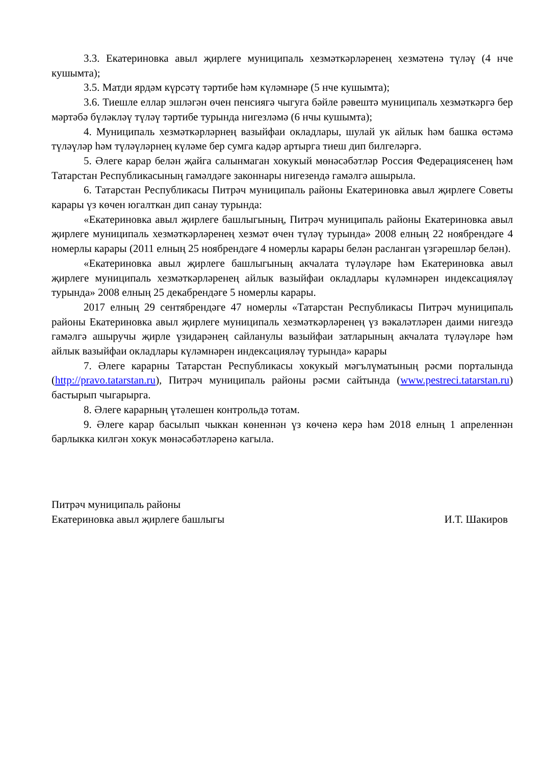3.3. Екатериновка авыл җирлеге муниципаль хезмәткәрләренең хезмәтенә түләү (4 нче кушымта);
3.5. Матди ярдәм күрсәтү тәртибе һәм күләмнәре (5 нче кушымта);
3.6. Тиешле еллар эшләгән өчен пенсиягә чыгуга бәйле рәвештә муниципаль хезмәткәргә бер мәртәбә бүләкләү түләү тәртибе турында нигезләмә (6 нчы кушымта);
4. Муниципаль хезмәткәрләрнең вазыйфаи окладлары, шулай ук айлык һәм башка өстәмә түләүләр һәм түләүләрнең күләме бер сумга кадәр артырга тиеш дип билгеләргә.
5. Әлеге карар белән җайга салынмаган хокукый мөнәсәбәтләр Россия Федерациясенең һәм Татарстан Республикасының гамәлдәге законнары нигезендә гамәлгә ашырыла.
6. Татарстан Республикасы Питрәч муниципаль районы Екатериновка авыл җирлеге Советы карары үз көчен югалткан дип санау турында:
«Екатериновка авыл җирлеге башлыгының, Питрәч муниципаль районы Екатериновка авыл җирлеге муниципаль хезмәткәрләренең хезмәт өчен түләү турында» 2008 елның 22 ноябрендәге 4 номерлы карары (2011 елның 25 ноябрендәге 4 номерлы карары белән расланган үзгәрешләр белән).
«Екатериновка авыл җирлеге башлыгының акчалата түләүләре һәм Екатериновка авыл җирлеге муниципаль хезмәткәрләренең айлык вазыйфаи окладлары күләмнәрен индексацияләү турында» 2008 елның 25 декабрендәге 5 номерлы карары.
2017 елның 29 сентябрендәге 47 номерлы «Татарстан Республикасы Питрәч муниципаль районы Екатериновка авыл җирлеге муниципаль хезмәткәрләренең үз вәкаләтләрен даими нигездә гамәлгә ашыручы җирле үзидарәнең сайланулы вазыйфаи затларының акчалата түләүләре һәм айлык вазыйфаи окладлары күләмнәрен индексацияләү турында» карары
7. Әлеге карарны Татарстан Республикасы хокукый мәгълүматының рәсми порталында (http://pravo.tatarstan.ru), Питрәч муниципаль районы рәсми сайтында (www.pestreci.tatarstan.ru) бастырып чыгарырга.
8. Әлеге карарның үтәлешен контрольдә тотам.
9. Әлеге карар басылып чыккан көненнән үз көченә керә һәм 2018 елның 1 апреленнән барлыкка килгән хокук мөнәсәбәтләренә кагыла.
Питрәч муниципаль районы
Екатериновка авыл җирлеге башлыгы
И.Т. Шакиров